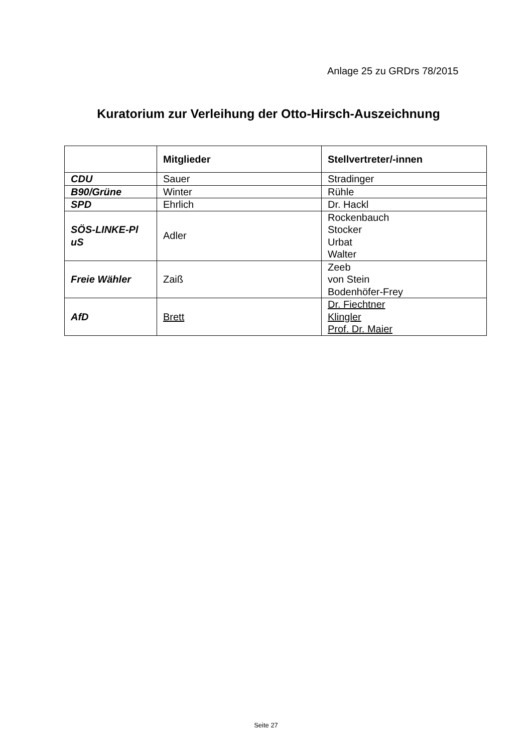Anlage 25 zu GRDrs 78/2015
Kuratorium zur Verleihung der Otto-Hirsch-Auszeichnung
| | Mitglieder | Stellvertreter/-innen |
| --- | --- | --- |
| CDU | Sauer | Stradinger |
| B90/Grüne | Winter | Rühle |
| SPD | Ehrlich | Dr. Hackl |
| SÖS-LINKE-Pl uS | Adler | Rockenbauch Stocker Urbat Walter |
| Freie Wähler | Zaiß | Zeeb von Stein Bodenhöfer-Frey |
| AfD | Brett | Dr. Fiechtner Klingler Prof. Dr. Maier |
Seite 27